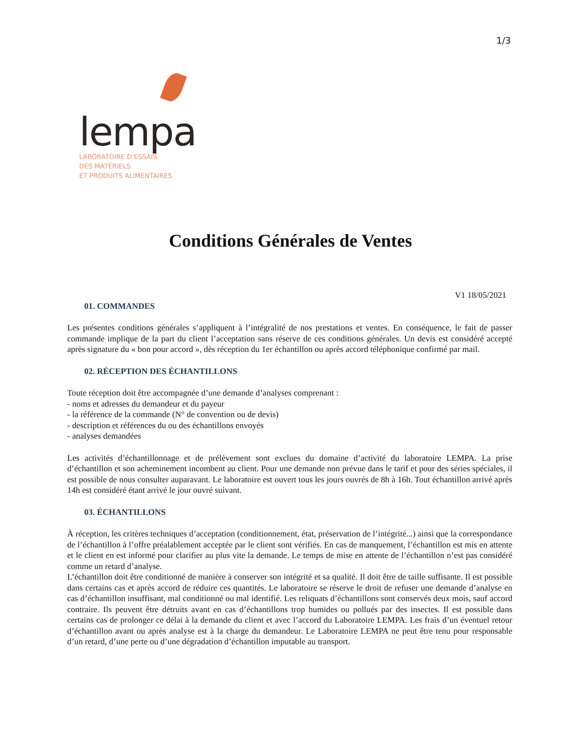1/3
lempa
LABORATOIRE D’ESSAIS
DES MATÉRIELS
ET PRODUITS ALIMENTAIRES
Conditions Générales de Ventes
V1 18/05/2021
01. COMMANDES
Les présentes conditions générales s’appliquent à l’intégralité de nos prestations et ventes. En conséquence, le fait de passer commande implique de la part du client l’acceptation sans réserve de ces conditions générales. Un devis est considéré accepté après signature du « bon pour accord », dès réception du 1er échantillon ou après accord téléphonique confirmé par mail.
02. RÉCEPTION DES ÉCHANTILLONS
Toute réception doit être accompagnée d’une demande d’analyses comprenant :
- noms et adresses du demandeur et du payeur
- la référence de la commande (N° de convention ou de devis)
- description et références du ou des échantillons envoyés
- analyses demandées
Les activités d’échantillonnage et de prélèvement sont exclues du domaine d’activité du laboratoire LEMPA. La prise d’échantillon et son acheminement incombent au client. Pour une demande non prévue dans le tarif et pour des séries spéciales, il est possible de nous consulter auparavant. Le laboratoire est ouvert tous les jours ouvrés de 8h à 16h. Tout échantillon arrivé après 14h est considéré étant arrivé le jour ouvré suivant.
03. ÉCHANTILLONS
À réception, les critères techniques d’acceptation (conditionnement, état, préservation de l’intégrité...) ainsi que la correspondance de l’échantillon à l’offre préalablement acceptée par le client sont vérifiés. En cas de manquement, l’échantillon est mis en attente et le client en est informé pour clarifier au plus vite la demande. Le temps de mise en attente de l’échantillon n’est pas considéré comme un retard d’analyse.
L’échantillon doit être conditionné de manière à conserver son intégrité et sa qualité. Il doit être de taille suffisante. Il est possible dans certains cas et après accord de réduire ces quantités. Le laboratoire se réserve le droit de refuser une demande d’analyse en cas d’échantillon insuffisant, mal conditionné ou mal identifié. Les reliquats d’échantillons sont conservés deux mois, sauf accord contraire. Ils peuvent être détruits avant en cas d’échantillons trop humides ou pollués par des insectes. Il est possible dans certains cas de prolonger ce délai à la demande du client et avec l’accord du Laboratoire LEMPA. Les frais d’un éventuel retour d’échantillon avant ou après analyse est à la charge du demandeur. Le Laboratoire LEMPA ne peut être tenu pour responsable d’un retard, d’une perte ou d’une dégradation d’échantillon imputable au transport.